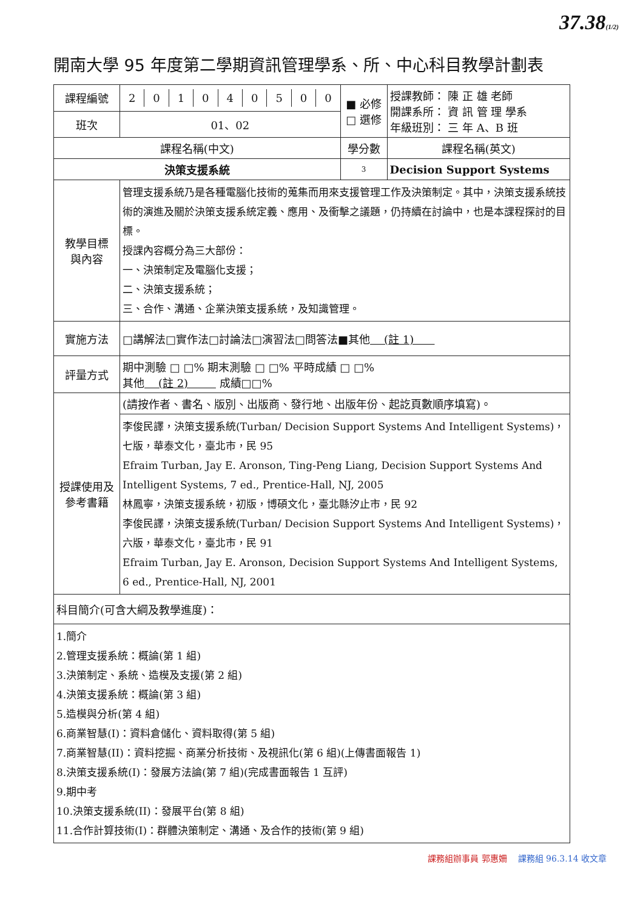37.38(1/2)
開南大學 95 年度第二學期資訊管理學系、所、中心科目教學計劃表
| 課程編號 | / 2 / 0 / 1 / 0 / 4 / 0 / 5 / 0 / 0 / | ■ 必修 □ 選修 | 授課教師： 陳 正 雄 老師 開課系所： 資 訊 管 理 學系 年級班別： 三 年 A、B 班 |
| 班次 | 01、02 | | |
| 課程名稱(中文) | | 學分數 | 課程名稱(英文) |
| 決策支援系統 | | 3 | Decision Support Systems |
| 教學目標 與內容 | 管理支援系統乃是各種電腦化技術的蒐集而用來支援管理工作及決策制定。其中，決策支援系統技術的演進及關於決策支援系統定義、應用、及衝擊之議題，仍持續在討論中，也是本課程探討的目標。 授課內容概分為三大部份： 一、決策制定及電腦化支援； 二、決策支援系統； 三、合作、溝通、企業決策支援系統，及知識管理。 | | |
| 實施方法 | □講解法□實作法□討論法□演習法□問答法■其他 (註 1) | | |
| 評量方式 | 期中測驗 □ □% 期末測驗 □ □% 平時成績 □ □% 其他 (註 2) 成績□□% | | |
| 授課使用及 參考書籍 | (請按作者、書名、版別、出版商、發行地、出版年份、起訖頁數順序填寫)。 | | |
| | 李俊民譯，決策支援系統(Turban/ Decision Support Systems And Intelligent Systems)，七版，華泰文化，臺北市，民 95 Efraim Turban, Jay E. Aronson, Ting-Peng Liang, Decision Support Systems And Intelligent Systems, 7 ed., Prentice-Hall, NJ, 2005 林鳳寧，決策支援系統，初版，博碩文化，臺北縣汐止市，民 92 李俊民譯，決策支援系統(Turban/ Decision Support Systems And Intelligent Systems)，六版，華泰文化，臺北市，民 91 Efraim Turban, Jay E. Aronson, Decision Support Systems And Intelligent Systems, 6 ed., Prentice-Hall, NJ, 2001 | | |
| 科目簡介(可含大綱及教學進度)： | | | |
| 1.簡介 2.管理支援系統：概論(第 1 組) 3.決策制定、系統、造模及支援(第 2 組) 4.決策支援系統：概論(第 3 組) 5.造模與分析(第 4 組) 6.商業智慧(I)：資料倉儲化、資料取得(第 5 組) 7.商業智慧(II)：資料挖掘、商業分析技術、及視訊化(第 6 組)(上傳書面報告 1) 8.決策支援系統(I)：發展方法論(第 7 組)(完成書面報告 1 互評) 9.期中考 10.決策支援系統(II)：發展平台(第 8 組) 11.合作計算技術(I)：群體決策制定、溝通、及合作的技術(第 9 組) | | | |
課務組辦事員 郭惠姍 課務組 96.3.14 收文章